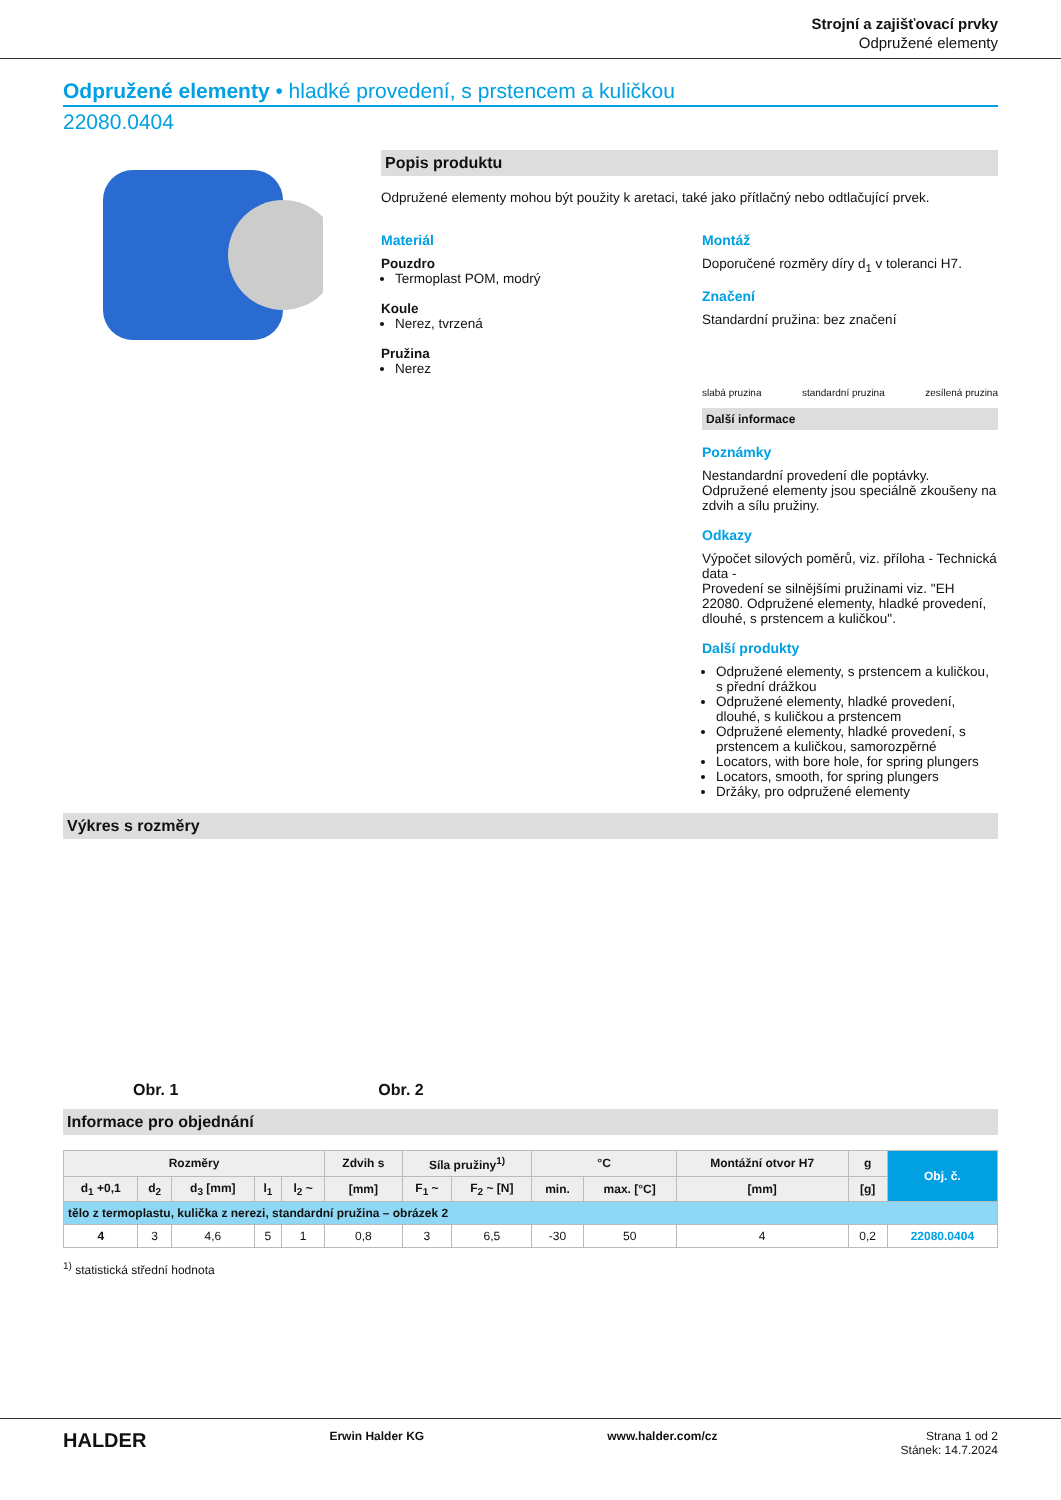Strojní a zajišťovací prvky
Odpružené elementy
Odpružené elementy • hladké provedení, s prstencem a kuličkou
22080.0404
Popis produktu
Odpružené elementy mohou být použity k aretaci, také jako přítlačný nebo odtlačující prvek.
Materiál
Pouzdro
Termoplast POM, modrý
Koule
Nerez, tvrzená
Pružina
Nerez
Montáž
Doporučené rozměry díry d<sub>1</sub> v toleranci H7.
Značení
Standardní pružina: bez značení
slabá pruzina standardní pruzina zesílená pruzina
Další informace
Poznámky
Nestandardní provedení dle poptávky. Odpružené elementy jsou speciálně zkoušeny na zdvih a sílu pružiny.
Odkazy
Výpočet silových poměrů, viz. příloha - Technická data -
Provedení se silnějšími pružinami viz. "EH 22080. Odpružené elementy, hladké provedení, dlouhé, s prstencem a kuličkou".
Další produkty
Odpružené elementy, s prstencem a kuličkou, s přední drážkou
Odpružené elementy, hladké provedení, dlouhé, s kuličkou a prstencem
Odpružené elementy, hladké provedení, s prstencem a kuličkou, samorozpěrné
Locators, with bore hole, for spring plungers
Locators, smooth, for spring plungers
Držáky, pro odpružené elementy
Výkres s rozměry
Obr. 1 Obr. 2
Informace pro objednání
| Rozměry | | | | | Zdvih s | Síla pružiny<sup>1)</sup> | | °C | | Montážní otvor H7 | g | Obj. č. |
| --- | --- | --- | --- | --- | --- | --- | --- | --- | --- | --- | --- | --- |
| d<sub>1</sub> +0,1 | d<sub>2</sub> | d<sub>3</sub> [mm] | l<sub>1</sub> | l<sub>2</sub> ~ | [mm] | F<sub>1</sub> ~ | F<sub>2</sub> ~ [N] | min. | max. [°C] | [mm] | [g] | |
| tělo z termoplastu, kulička z nerezi, standardní pružina – obrázek 2 | | | | | | | | | | | | |
| 4 | 3 | 4,6 | 5 | 1 | 0,8 | 3 | 6,5 | -30 | 50 | 4 | 0,2 | 22080.0404 |
<sup>1)</sup> statistická střední hodnota
HALDER Erwin Halder KG www.halder.com/cz Strana 1 od 2
Stánek: 14.7.2024